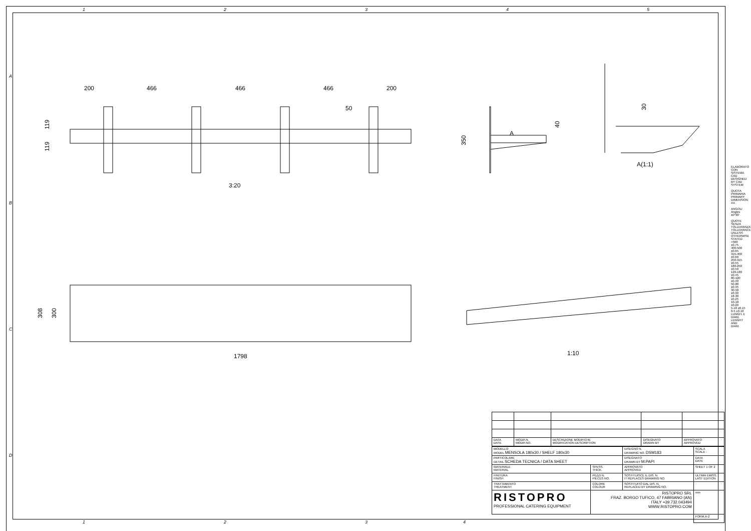1
2
3
4
5
A
B
C
D
1
2
3
4
200
466
466
466
200
50
119
119
3:20
350
40
A
30
A(1:1)
308
300
1798
1:10
| DATA DATE | MODIF.N. MODIF.NO. | DESCRIZIONE MODIFICHE MODIFICATION DESCRIPTION | DISEGNATO DRAWN BY | APPROVATO APPROVED |
| MODELLO MODEL MENSOLA 180x30 / SHELF 180x30 | | | DISEGNO N. DRAWING NO. DSM183 | SCALA SCALE - |
| PARTICOLARE DETAIL SCHEDA TECNICA / DATA SHEET | | | DISEGNATO DRAWN BY M.PAPI | DATA DATE |
| MATERIALE MATERIAL | | SPESS. THICK. | APPROVATO APPROVED | SHEET 1 OF 2 |
| FINITURA FINISH | | PEZZI N. PIECES NO. | SOSTITUISCE IL DIS. N. IT REPLACES DRAWING NO. | ULTIMA EMISS. LAST EDITION |
| TRATTAMENTO TREATMENT | COLORE COLOUR | | SOSTITUITO DAL DIS. N. REPLACED BY DRAWING NO. | |
| RISTOPRO PROFESSIONAL CATERING EQUIPMENT | | RISTOPRO SRL FRAZ. BORGO TUFICO, 47 FABRIANO (AN) ITALY +39.732.043494 WWW.RISTOPRO.COM | | mm |
| | | | | FORM.A-2 |
ELABORATO CON SISTEMA CAD
DESIGNED BY CAD SYSTEM
QUOTA PRIMARIA
PRIMARY DIMENSION XX
ANGOLI Angles ±0°30'
QUOTE SENZA TOLLERANZA
TOLLERANCE UNLESS OTHERWISE STATED
>500 ±0.75
400-500 ±0.65
315-400 ±0.60
250-315 ±0.55
180-250 ±0.50
120-180 ±0.45
80-120 ±0.40
50-80 ±0.35
30-50 ±0.30
18-30 ±0.25
10-18 ±0.20
5-10 ±0.15
0-5 ±0.10
LUNGH. E DIAM.
LENGHT AND DIAM.